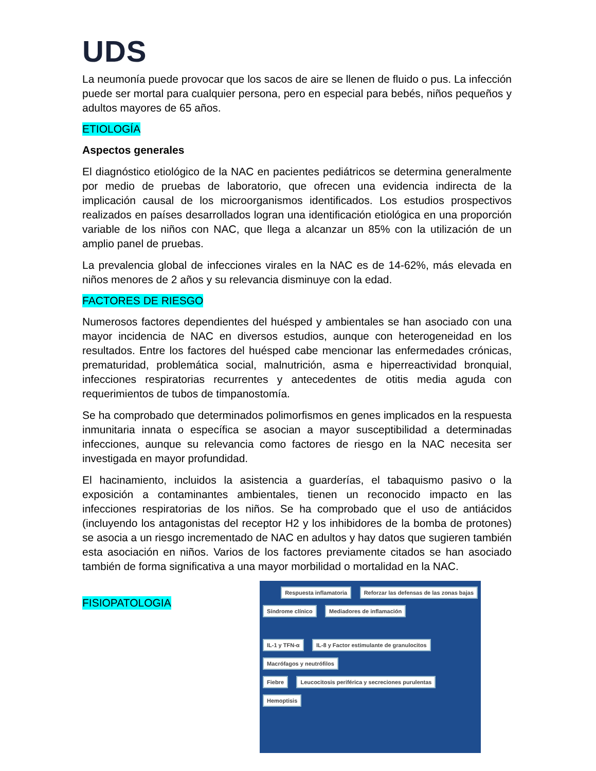UDS
La neumonía puede provocar que los sacos de aire se llenen de fluido o pus. La infección puede ser mortal para cualquier persona, pero en especial para bebés, niños pequeños y adultos mayores de 65 años.
ETIOLOGÍA
Aspectos generales
El diagnóstico etiológico de la NAC en pacientes pediátricos se determina generalmente por medio de pruebas de laboratorio, que ofrecen una evidencia indirecta de la implicación causal de los microorganismos identificados. Los estudios prospectivos realizados en países desarrollados logran una identificación etiológica en una proporción variable de los niños con NAC, que llega a alcanzar un 85% con la utilización de un amplio panel de pruebas.
La prevalencia global de infecciones virales en la NAC es de 14-62%, más elevada en niños menores de 2 años y su relevancia disminuye con la edad.
FACTORES DE RIESGO
Numerosos factores dependientes del huésped y ambientales se han asociado con una mayor incidencia de NAC en diversos estudios, aunque con heterogeneidad en los resultados. Entre los factores del huésped cabe mencionar las enfermedades crónicas, prematuridad, problemática social, malnutrición, asma e hiperreactividad bronquial, infecciones respiratorias recurrentes y antecedentes de otitis media aguda con requerimientos de tubos de timpanostomía.
Se ha comprobado que determinados polimorfismos en genes implicados en la respuesta inmunitaria innata o específica se asocian a mayor susceptibilidad a determinadas infecciones, aunque su relevancia como factores de riesgo en la NAC necesita ser investigada en mayor profundidad.
El hacinamiento, incluidos la asistencia a guarderías, el tabaquismo pasivo o la exposición a contaminantes ambientales, tienen un reconocido impacto en las infecciones respiratorias de los niños. Se ha comprobado que el uso de antiácidos (incluyendo los antagonistas del receptor H2 y los inhibidores de la bomba de protones) se asocia a un riesgo incrementado de NAC en adultos y hay datos que sugieren también esta asociación en niños. Varios de los factores previamente citados se han asociado también de forma significativa a una mayor morbilidad o mortalidad en la NAC.
FISIOPATOLOGIA
Respuesta inflamatoria Reforzar las defensas de las zonas bajas
Síndrome clínico Mediadores de inflamación
IL-1 y TFN-α IL-8 y Factor estimulante de granulocitos Macrófagos y neutrófilos
Fiebre Leucocitosis periférica y secreciones purulentas Hemoptisis